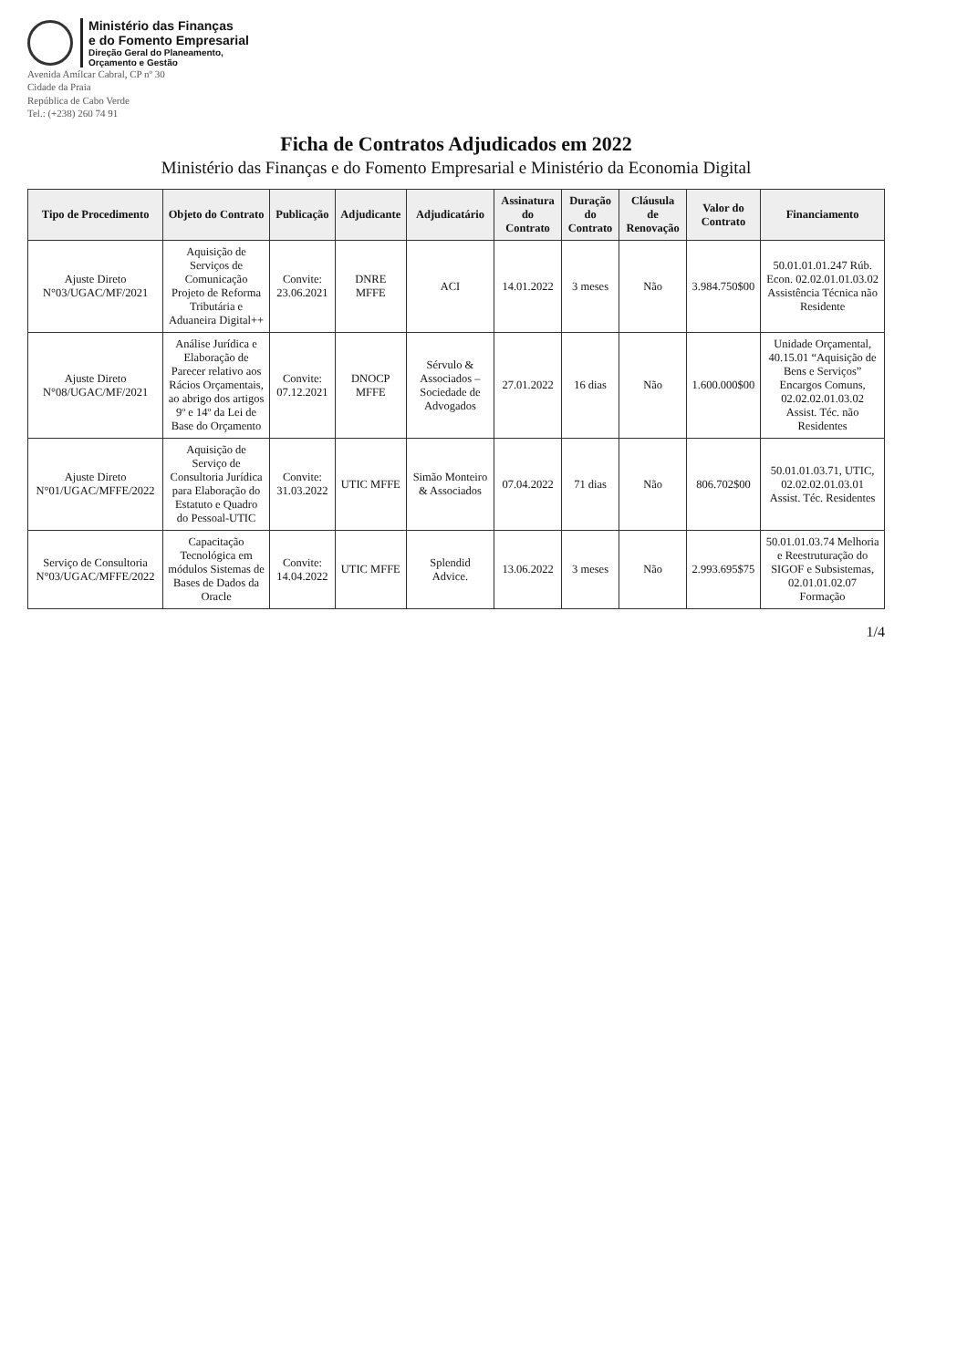Ministério das Finanças
e do Fomento Empresarial
Direção Geral do Planeamento,
Orçamento e Gestão
Avenida Amílcar Cabral, CP nº 30
Cidade da Praia
República de Cabo Verde
Tel.: (+238) 260 74 91
Ficha de Contratos Adjudicados em 2022
Ministério das Finanças e do Fomento Empresarial e Ministério da Economia Digital
| Tipo de Procedimento | Objeto do Contrato | Publicação | Adjudicante | Adjudicatário | Assinatura do Contrato | Duração do Contrato | Cláusula de Renovação | Valor do Contrato | Financiamento |
| --- | --- | --- | --- | --- | --- | --- | --- | --- | --- |
| Ajuste Direto N°03/UGAC/MF/2021 | Aquisição de Serviços de Comunicação Projeto de Reforma Tributária e Aduaneira Digital++ | Convite: 23.06.2021 | DNRE MFFE | ACI | 14.01.2022 | 3 meses | Não | 3.984.750$00 | 50.01.01.01.247 Rúb. Econ. 02.02.01.01.03.02 Assistência Técnica não Residente |
| Ajuste Direto N°08/UGAC/MF/2021 | Análise Jurídica e Elaboração de Parecer relativo aos Rácios Orçamentais, ao abrigo dos artigos 9º e 14º da Lei de Base do Orçamento | Convite: 07.12.2021 | DNOCP MFFE | Sérvulo & Associados – Sociedade de Advogados | 27.01.2022 | 16 dias | Não | 1.600.000$00 | Unidade Orçamental, 40.15.01 “Aquisição de Bens e Serviços” Encargos Comuns, 02.02.02.01.03.02 Assist. Téc. não Residentes |
| Ajuste Direto N°01/UGAC/MFFE/2022 | Aquisição de Serviço de Consultoria Jurídica para Elaboração do Estatuto e Quadro do Pessoal-UTIC | Convite: 31.03.2022 | UTIC MFFE | Simão Monteiro & Associados | 07.04.2022 | 71 dias | Não | 806.702$00 | 50.01.01.03.71, UTIC, 02.02.02.01.03.01 Assist. Téc. Residentes |
| Serviço de Consultoria N°03/UGAC/MFFE/2022 | Capacitação Tecnológica em módulos Sistemas de Bases de Dados da Oracle | Convite: 14.04.2022 | UTIC MFFE | Splendid Advice. | 13.06.2022 | 3 meses | Não | 2.993.695$75 | 50.01.01.03.74 Melhoria e Reestruturação do SIGOF e Subsistemas, 02.01.01.02.07 Formação |
1/4